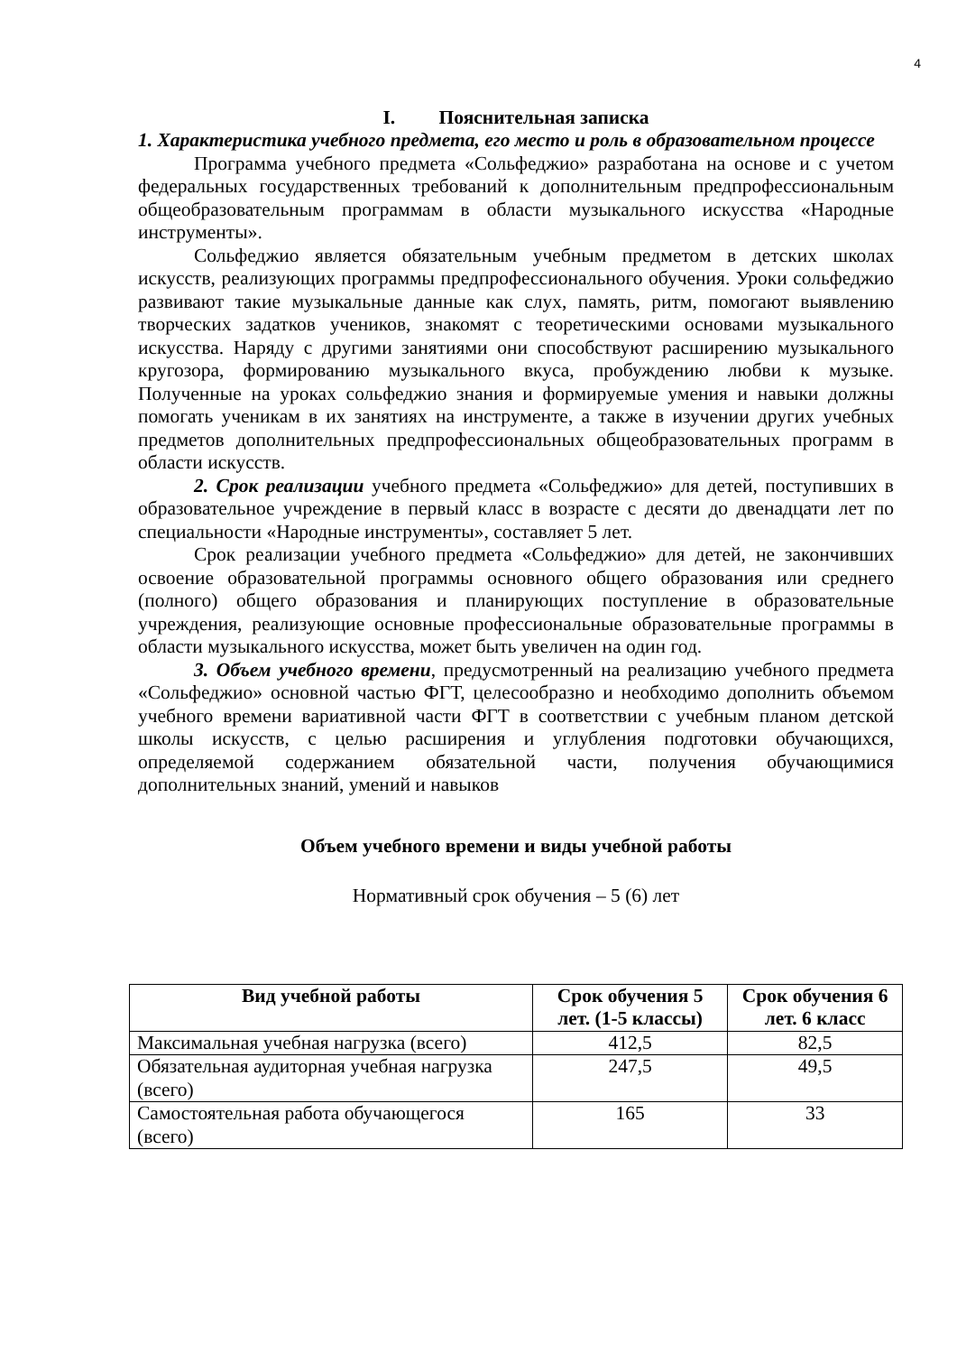4
I. Пояснительная записка
1. Характеристика учебного предмета, его место и роль в образовательном процессе
Программа учебного предмета «Сольфеджио» разработана на основе и с учетом федеральных государственных требований к дополнительным предпрофессиональным общеобразовательным программам в области музыкального искусства «Народные инструменты».
Сольфеджио является обязательным учебным предметом в детских школах искусств, реализующих программы предпрофессионального обучения. Уроки сольфеджио развивают такие музыкальные данные как слух, память, ритм, помогают выявлению творческих задатков учеников, знакомят с теоретическими основами музыкального искусства. Наряду с другими занятиями они способствуют расширению музыкального кругозора, формированию музыкального вкуса, пробуждению любви к музыке. Полученные на уроках сольфеджио знания и формируемые умения и навыки должны помогать ученикам в их занятиях на инструменте, а также в изучении других учебных предметов дополнительных предпрофессиональных общеобразовательных программ в области искусств.
2. Срок реализации учебного предмета «Сольфеджио» для детей, поступивших в образовательное учреждение в первый класс в возрасте с десяти до двенадцати лет по специальности «Народные инструменты», составляет 5 лет.
Срок реализации учебного предмета «Сольфеджио» для детей, не закончивших освоение образовательной программы основного общего образования или среднего (полного) общего образования и планирующих поступление в образовательные учреждения, реализующие основные профессиональные образовательные программы в области музыкального искусства, может быть увеличен на один год.
3. Объем учебного времени, предусмотренный на реализацию учебного предмета «Сольфеджио» основной частью ФГТ, целесообразно и необходимо дополнить объемом учебного времени вариативной части ФГТ в соответствии с учебным планом детской школы искусств, с целью расширения и углубления подготовки обучающихся, определяемой содержанием обязательной части, получения обучающимися дополнительных знаний, умений и навыков
Объем учебного времени и виды учебной работы
Нормативный срок обучения – 5 (6) лет
| Вид учебной работы | Срок обучения 5 лет. (1-5 классы) | Срок обучения 6 лет. 6 класс |
| --- | --- | --- |
| Максимальная учебная нагрузка (всего) | 412,5 | 82,5 |
| Обязательная аудиторная учебная нагрузка (всего) | 247,5 | 49,5 |
| Самостоятельная работа обучающегося (всего) | 165 | 33 |